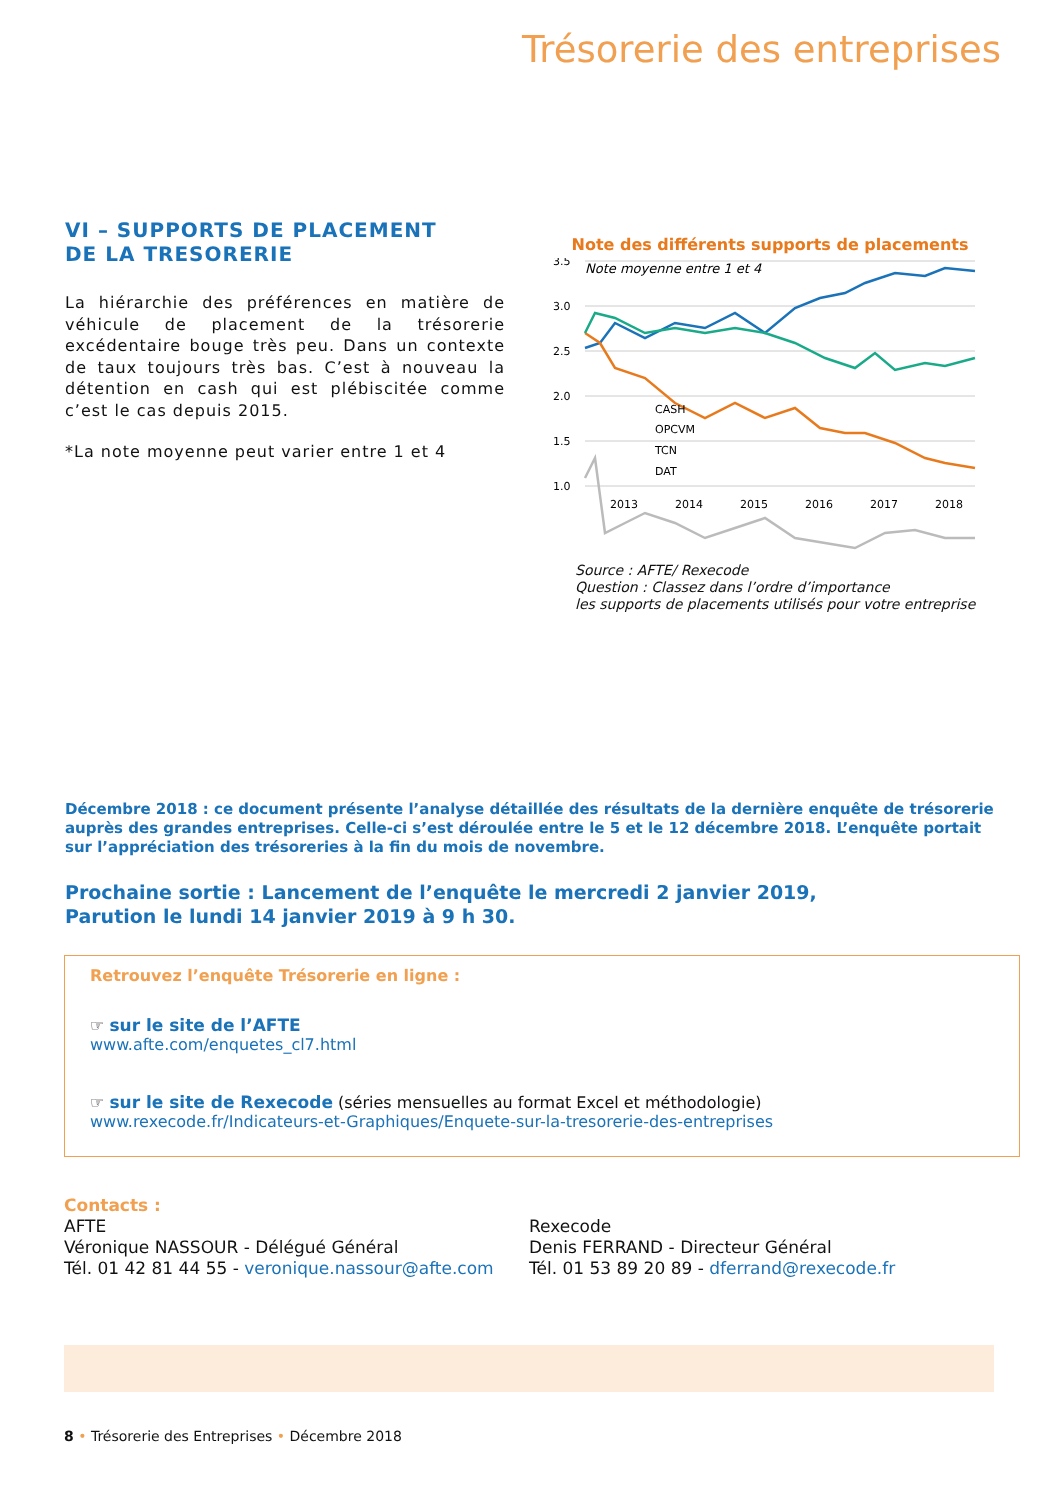Trésorerie des entreprises
VI – SUPPORTS DE PLACEMENT
DE LA TRESORERIE
La hiérarchie des préférences en matière de véhicule de placement de la trésorerie excédentaire bouge très peu. Dans un contexte de taux toujours très bas. C’est à nouveau la détention en cash qui est plébiscitée comme c’est le cas depuis 2015.
*La note moyenne peut varier entre 1 et 4
Note des différents supports de placements
Note moyenne entre 1 et 4
3.5
3.0
2.5
2.0
1.5
1.0
2013
2014
2015
2016
2017
2018
CASH
OPCVM
TCN
DAT
Source : AFTE/ Rexecode
Question : Classez dans l’ordre d’importance
les supports de placements utilisés pour votre entreprise
Décembre 2018 : ce document présente l’analyse détaillée des résultats de la dernière enquête de trésorerie auprès des grandes entreprises. Celle-ci s’est déroulée entre le 5 et le 12 décembre 2018. L’enquête portait sur l’appréciation des trésoreries à la fin du mois de novembre.
Prochaine sortie : Lancement de l’enquête le mercredi 2 janvier 2019,
Parution le lundi 14 janvier 2019 à 9 h 30.
Retrouvez l’enquête Trésorerie en ligne :
☞ sur le site de l’AFTE
www.afte.com/enquetes_cl7.html
☞ sur le site de Rexecode (séries mensuelles au format Excel et méthodologie)
www.rexecode.fr/Indicateurs-et-Graphiques/Enquete-sur-la-tresorerie-des-entreprises
Contacts :
AFTE
Véronique NASSOUR - Délégué Général
Tél. 01 42 81 44 55 - veronique.nassour@afte.com
Rexecode
Denis FERRAND - Directeur Général
Tél. 01 53 89 20 89 - dferrand@rexecode.fr
8 • Trésorerie des Entreprises • Décembre 2018